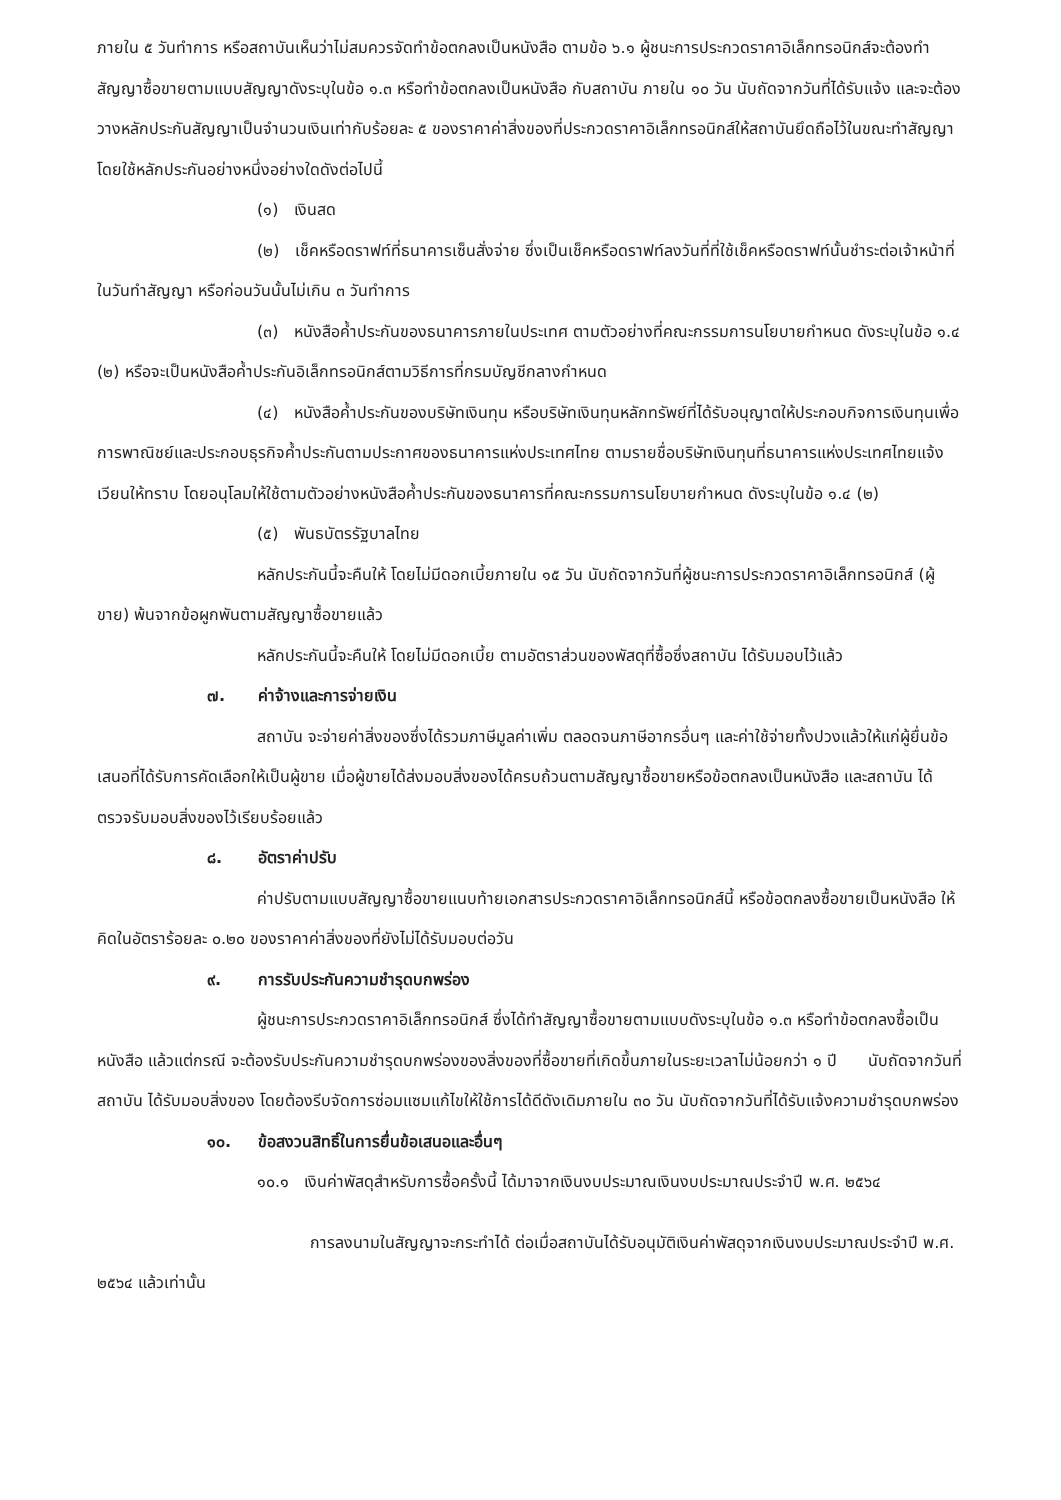ภายใน ๕ วันทำการ หรือสถาบันเห็นว่าไม่สมควรจัดทำข้อตกลงเป็นหนังสือ ตามข้อ ๖.๑ ผู้ชนะการประกวดราคาอิเล็กทรอนิกส์จะต้องทำสัญญาซื้อขายตามแบบสัญญาดังระบุในข้อ ๑.๓ หรือทำข้อตกลงเป็นหนังสือ กับสถาบัน ภายใน ๑๐ วัน นับถัดจากวันที่ได้รับแจ้ง และจะต้องวางหลักประกันสัญญาเป็นจำนวนเงินเท่ากับร้อยละ ๕ ของราคาค่าสิ่งของที่ประกวดราคาอิเล็กทรอนิกส์ให้สถาบันยึดถือไว้ในขณะทำสัญญา โดยใช้หลักประกันอย่างหนึ่งอย่างใดดังต่อไปนี้
(๑) เงินสด
(๒) เช็คหรือดราฟท์ที่ธนาคารเซ็นสั่งจ่าย ซึ่งเป็นเช็คหรือดราฟท์ลงวันที่ที่ใช้เช็คหรือดราฟท์นั้นชำระต่อเจ้าหน้าที่ในวันทำสัญญา หรือก่อนวันนั้นไม่เกิน ๓ วันทำการ
(๓) หนังสือค้ำประกันของธนาคารภายในประเทศ ตามตัวอย่างที่คณะกรรมการนโยบายกำหนด ดังระบุในข้อ ๑.๔ (๒) หรือจะเป็นหนังสือค้ำประกันอิเล็กทรอนิกส์ตามวิธีการที่กรมบัญชีกลางกำหนด
(๔) หนังสือค้ำประกันของบริษัทเงินทุน หรือบริษัทเงินทุนหลักทรัพย์ที่ได้รับอนุญาตให้ประกอบกิจการเงินทุนเพื่อการพาณิชย์และประกอบธุรกิจค้ำประกันตามประกาศของธนาคารแห่งประเทศไทย ตามรายชื่อบริษัทเงินทุนที่ธนาคารแห่งประเทศไทยแจ้งเวียนให้ทราบ โดยอนุโลมให้ใช้ตามตัวอย่างหนังสือค้ำประกันของธนาคารที่คณะกรรมการนโยบายกำหนด ดังระบุในข้อ ๑.๔ (๒)
(๕) พันธบัตรรัฐบาลไทย
หลักประกันนี้จะคืนให้ โดยไม่มีดอกเบี้ยภายใน ๑๕ วัน นับถัดจากวันที่ผู้ชนะการประกวดราคาอิเล็กทรอนิกส์ (ผู้ขาย) พ้นจากข้อผูกพันตามสัญญาซื้อขายแล้ว
หลักประกันนี้จะคืนให้ โดยไม่มีดอกเบี้ย ตามอัตราส่วนของพัสดุที่ซื้อซึ่งสถาบัน ได้รับมอบไว้แล้ว
๗. ค่าจ้างและการจ่ายเงิน
สถาบัน จะจ่ายค่าสิ่งของซึ่งได้รวมภาษีมูลค่าเพิ่ม ตลอดจนภาษีอากรอื่นๆ และค่าใช้จ่ายทั้งปวงแล้วให้แก่ผู้ยื่นข้อเสนอที่ได้รับการคัดเลือกให้เป็นผู้ขาย เมื่อผู้ขายได้ส่งมอบสิ่งของได้ครบถ้วนตามสัญญาซื้อขายหรือข้อตกลงเป็นหนังสือ และสถาบัน ได้ตรวจรับมอบสิ่งของไว้เรียบร้อยแล้ว
๘. อัตราค่าปรับ
ค่าปรับตามแบบสัญญาซื้อขายแนบท้ายเอกสารประกวดราคาอิเล็กทรอนิกส์นี้ หรือข้อตกลงซื้อขายเป็นหนังสือ ให้คิดในอัตราร้อยละ ๐.๒๐ ของราคาค่าสิ่งของที่ยังไม่ได้รับมอบต่อวัน
๙. การรับประกันความชำรุดบกพร่อง
ผู้ชนะการประกวดราคาอิเล็กทรอนิกส์ ซึ่งได้ทำสัญญาซื้อขายตามแบบดังระบุในข้อ ๑.๓ หรือทำข้อตกลงซื้อเป็นหนังสือ แล้วแต่กรณี จะต้องรับประกันความชำรุดบกพร่องของสิ่งของที่ซื้อขายที่เกิดขึ้นภายในระยะเวลาไม่น้อยกว่า ๑ ปี นับถัดจากวันที่ สถาบัน ได้รับมอบสิ่งของ โดยต้องรีบจัดการซ่อมแซมแก้ไขให้ใช้การได้ดีดังเดิมภายใน ๓๐ วัน นับถัดจากวันที่ได้รับแจ้งความชำรุดบกพร่อง
๑๐. ข้อสงวนสิทธิ์ในการยื่นข้อเสนอและอื่นๆ
๑๐.๑ เงินค่าพัสดุสำหรับการซื้อครั้งนี้ ได้มาจากเงินงบประมาณเงินงบประมาณประจำปี พ.ศ. ๒๕๖๔
การลงนามในสัญญาจะกระทำได้ ต่อเมื่อสถาบันได้รับอนุมัติเงินค่าพัสดุจากเงินงบประมาณประจำปี พ.ศ. ๒๕๖๔ แล้วเท่านั้น